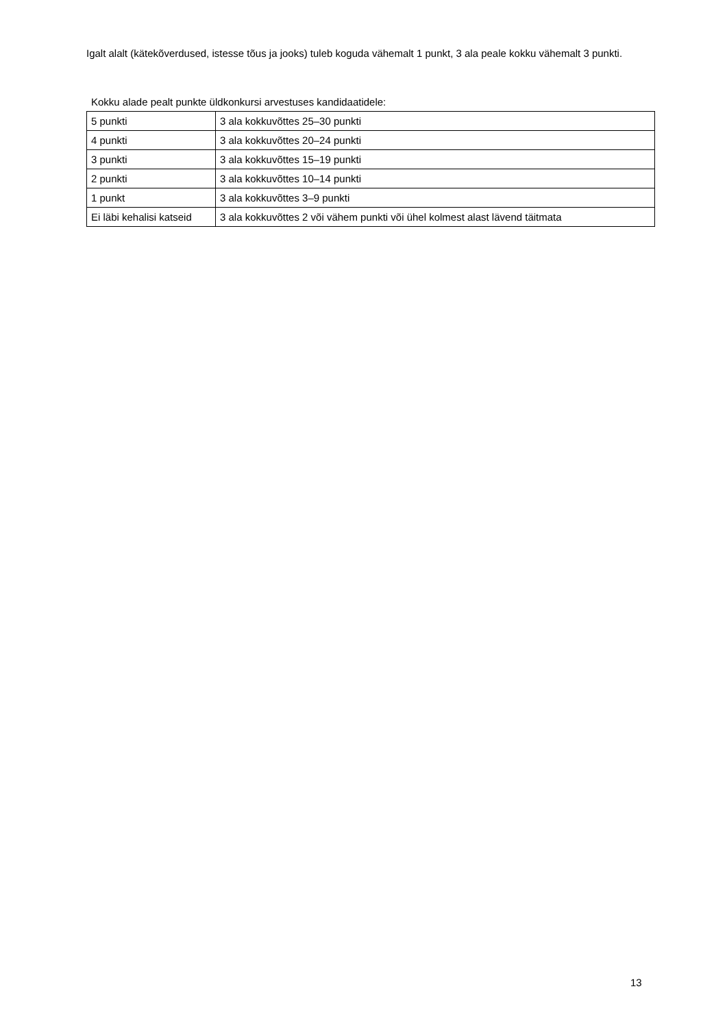Igalt alalt (kätekõverdused, istesse tõus ja jooks) tuleb koguda vähemalt 1 punkt, 3 ala peale kokku vähemalt 3 punkti.
Kokku alade pealt punkte üldkonkursi arvestuses kandidaatidele:
| 5 punkti | 3 ala kokkuvõttes 25–30 punkti |
| 4 punkti | 3 ala kokkuvõttes 20–24 punkti |
| 3 punkti | 3 ala kokkuvõttes 15–19 punkti |
| 2 punkti | 3 ala kokkuvõttes 10–14 punkti |
| 1 punkt | 3 ala kokkuvõttes 3–9 punkti |
| Ei läbi kehalisi katseid | 3 ala kokkuvõttes 2 või vähem punkti või ühel kolmest alast lävend täitmata |
13